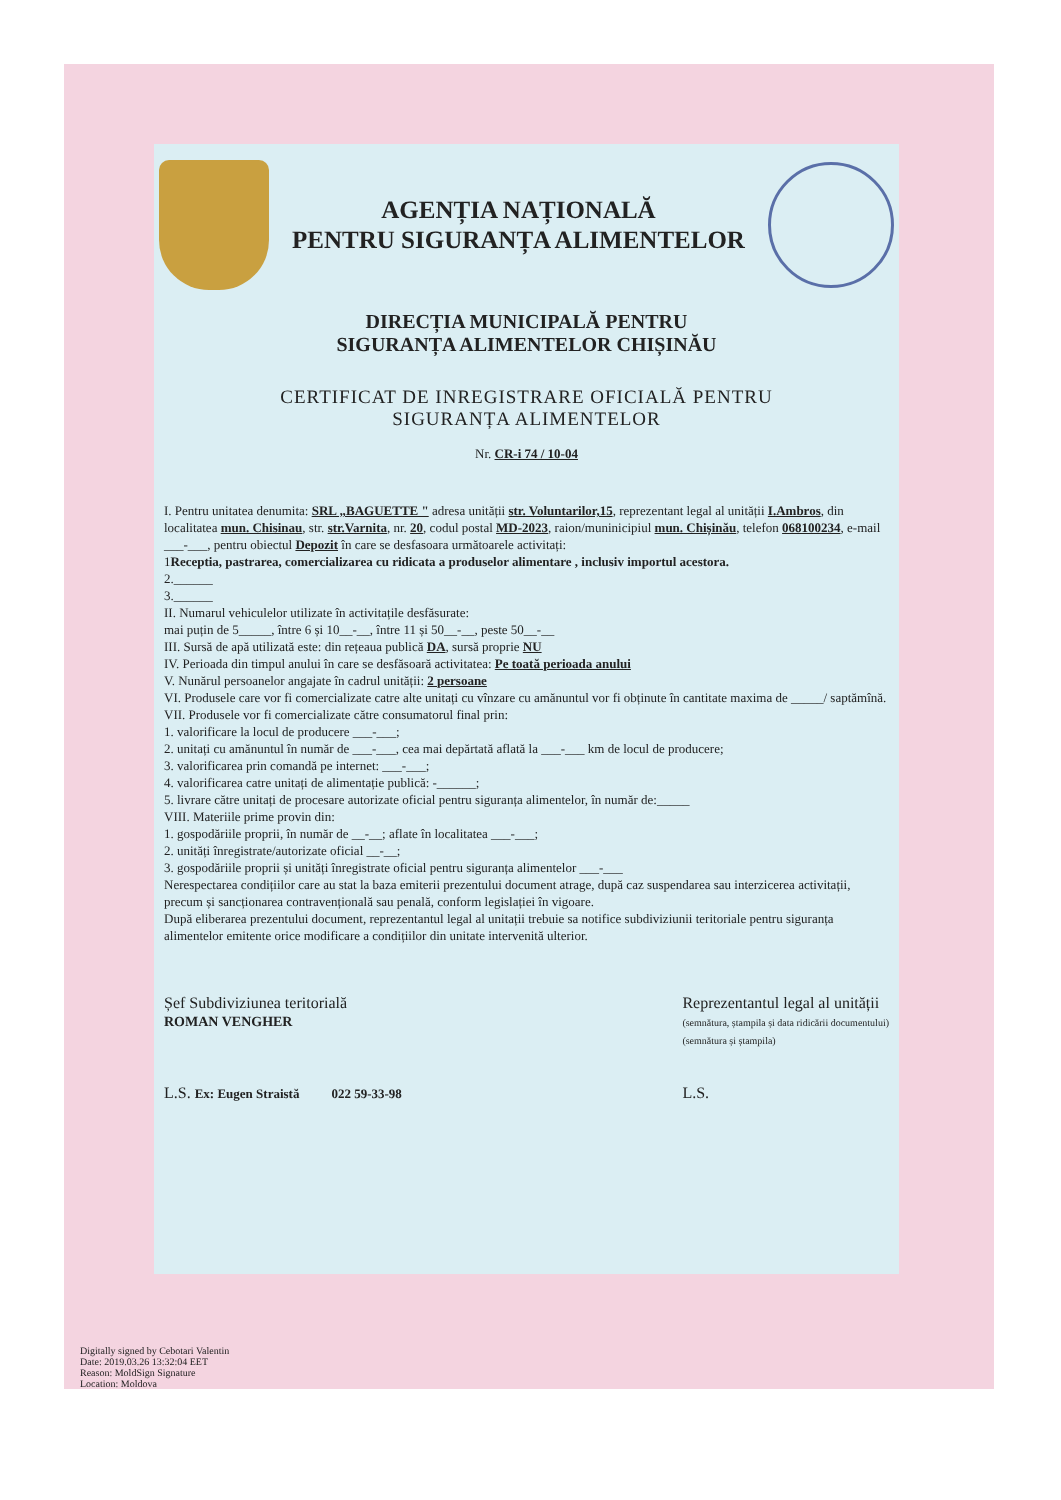AGENȚIA NAȚIONALĂ
PENTRU SIGURANȚA ALIMENTELOR
DIRECȚIA MUNICIPALĂ PENTRU
SIGURANȚA ALIMENTELOR CHIȘINĂU
CERTIFICAT DE INREGISTRARE OFICIALĂ PENTRU
SIGURANȚA ALIMENTELOR
Nr. CR-i 74 / 10-04
I. Pentru unitatea denumita: SRL „BAGUETTE " adresa unității str. Voluntarilor,15, reprezentant legal al unității I.Ambros, din localitatea mun. Chisinau, str. str.Varnita, nr. 20, codul postal MD-2023, raion/muninicipiul mun. Chișinău, telefon 068100234, e-mail ___-___, pentru obiectul Depozit în care se desfasoara următoarele activitați:
1Receptia, pastrarea, comercializarea cu ridicata a produselor alimentare , inclusiv importul acestora.
2.______
3.______
II. Numarul vehiculelor utilizate în activitațile desfăsurate:
mai puțin de 5_____, între 6 și 10__-__, între 11 și 50__-__, peste 50__-__
III. Sursă de apă utilizată este: din rețeaua publică DA, sursă proprie NU
IV. Perioada din timpul anului în care se desfăsoară activitatea: Pe toată perioada anului
V. Nunărul persoanelor angajate în cadrul unității: 2 persoane
VI. Produsele care vor fi comercializate catre alte unitați cu vînzare cu amănuntul vor fi obținute în cantitate maxima de _____/ saptămînă.
VII. Produsele vor fi comercializate către consumatorul final prin:
1. valorificare la locul de producere ___-___;
2. unitați cu amănuntul în număr de ___-___, cea mai depărtată aflată la ___-___ km de locul de producere;
3. valorificarea prin comandă pe internet: ___-___;
4. valorificarea catre unitați de alimentație publică: -______;
5. livrare către unitați de procesare autorizate oficial pentru siguranța alimentelor, în număr de:_____
VIII. Materiile prime provin din:
1. gospodăriile proprii, în număr de __-__; aflate în localitatea ___-___;
2. unități înregistrate/autorizate oficial __-__;
3. gospodăriile proprii și unități înregistrate oficial pentru siguranța alimentelor ___-___
Nerespectarea condițiilor care au stat la baza emiterii prezentului document atrage, după caz suspendarea sau interzicerea activitații, precum și sancționarea contravențională sau penală, conform legislației în vigoare.
După eliberarea prezentului document, reprezentantul legal al unitații trebuie sa notifice subdiviziunii teritoriale pentru siguranța alimentelor emitente orice modificare a condițiilor din unitate intervenită ulterior.
Șef Subdiviziunea teritorială
ROMAN VENGHER
L.S. Ex: Eugen Straistă 022 59-33-98
Reprezentantul legal al unității
(semnătura, ștampila și data ridicării documentului)
(semnătura și ștampila)
L.S.
Digitally signed by Cebotari Valentin
Date: 2019.03.26 13:32:04 EET
Reason: MoldSign Signature
Location: Moldova